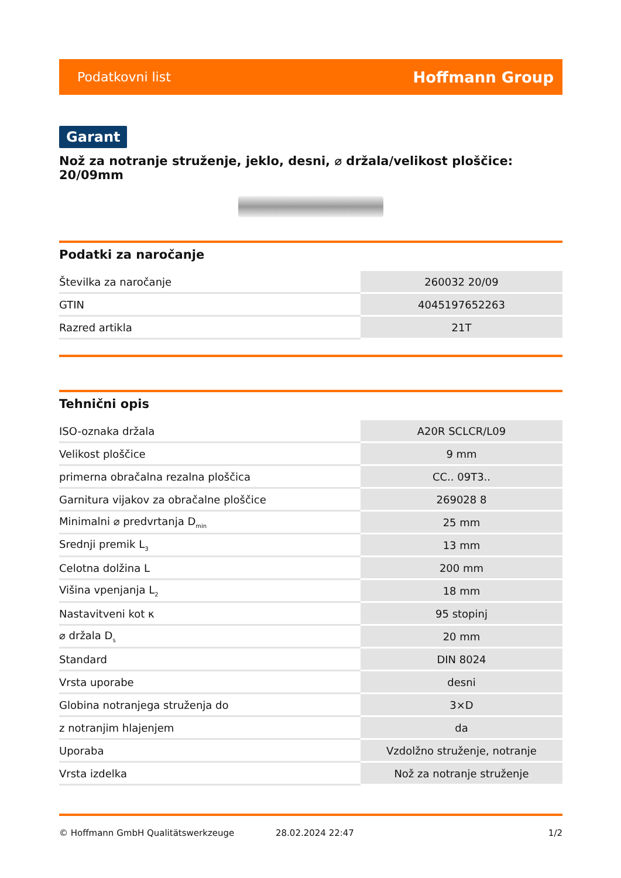Podatkovni list Hoffmann Group
Garant
Nož za notranje struženje, jeklo, desni, ⌀ držala/velikost ploščice: 20/09mm
Podatki za naročanje
| Številka za naročanje | 260032 20/09 |
| GTIN | 4045197652263 |
| Razred artikla | 21T |
Tehnični opis
| ISO-oznaka držala | A20R SCLCR/L09 |
| Velikost ploščice | 9 mm |
| primerna obračalna rezalna ploščica | CC.. 09T3.. |
| Garnitura vijakov za obračalne ploščice | 269028 8 |
| Minimalni ⌀ predvrtanja D<sub>min</sub> | 25 mm |
| Srednji premik L<sub>3</sub> | 13 mm |
| Celotna dolžina L | 200 mm |
| Višina vpenjanja L<sub>2</sub> | 18 mm |
| Nastavitveni kot κ | 95 stopinj |
| ⌀ držala D<sub>s</sub> | 20 mm |
| Standard | DIN 8024 |
| Vrsta uporabe | desni |
| Globina notranjega struženja do | 3×D |
| z notranjim hlajenjem | da |
| Uporaba | Vzdolžno struženje, notranje |
| Vrsta izdelka | Nož za notranje struženje |
© Hoffmann GmbH Qualitätswerkzeuge 28.02.2024 22:47 1/2